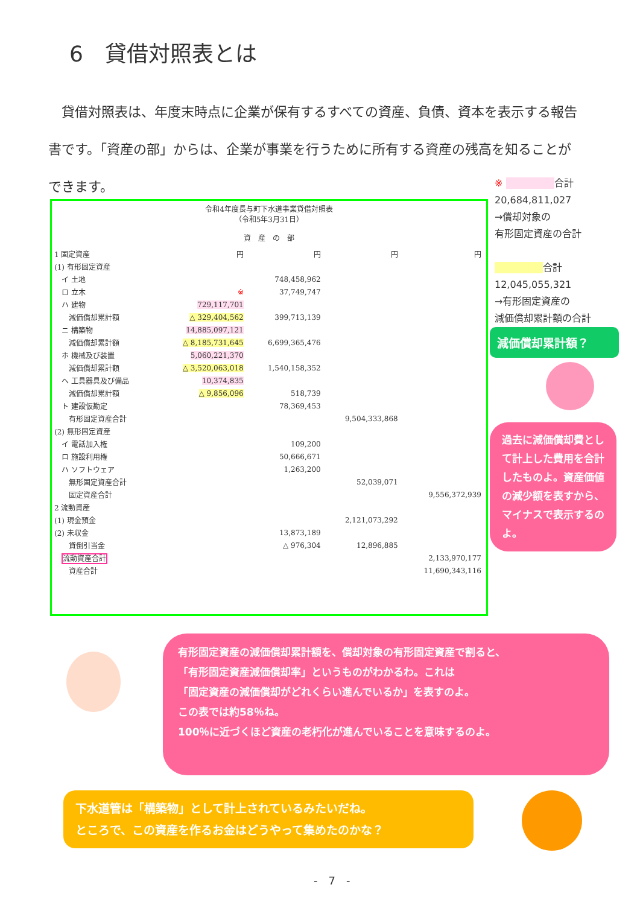6　貸借対照表とは
　貸借対照表は、年度末時点に企業が保有するすべての資産、負債、資本を表示する報告書です。「資産の部」からは、企業が事業を行うために所有する資産の残高を知ることができます。
令和4年度長与町下水道事業貸借対照表
（令和5年3月31日）
資　産　の　部
| 1 固定資産 | 円 | 円 | 円 | 円 |
| (1) 有形固定資産 | | | | |
| イ 土地 | | 748,458,962 | | |
| ロ 立木 | ※ | 37,749,747 | | |
| ハ 建物 | 729,117,701 | | | |
| 減価償却累計額 | △ 329,404,562 | 399,713,139 | | |
| ニ 構築物 | 14,885,097,121 | | | |
| 減価償却累計額 | △ 8,185,731,645 | 6,699,365,476 | | |
| ホ 機械及び装置 | 5,060,221,370 | | | |
| 減価償却累計額 | △ 3,520,063,018 | 1,540,158,352 | | |
| ヘ 工具器具及び備品 | 10,374,835 | | | |
| 減価償却累計額 | △ 9,856,096 | 518,739 | | |
| ト 建設仮勘定 | | 78,369,453 | | |
| 有形固定資産合計 | | | 9,504,333,868 | |
| (2) 無形固定資産 | | | | |
| イ 電話加入権 | | 109,200 | | |
| ロ 施設利用権 | | 50,666,671 | | |
| ハ ソフトウェア | | 1,263,200 | | |
| 無形固定資産合計 | | | 52,039,071 | |
| 固定資産合計 | | | | 9,556,372,939 |
| 2 流動資産 | | | | |
| (1) 現金預金 | | | 2,121,073,292 | |
| (2) 未収金 | | 13,873,189 | | |
| 貸倒引当金 | | △ 976,304 | 12,896,885 | |
| 流動資産合計 | | | | 2,133,970,177 |
| 資産合計 | | | | 11,690,343,116 |
※ 　　　　　 合計
20,684,811,027
→償却対象の
有形固定資産の合計
　　　　　 合計
12,045,055,321
→有形固定資産の
減価償却累計額の合計
減価償却累計額？
過去に減価償却費として計上した費用を合計したものよ。資産価値の減少額を表すから、マイナスで表示するのよ。
有形固定資産の減価償却累計額を、償却対象の有形固定資産で割ると、
「有形固定資産減価償却率」というものがわかるわ。これは
「固定資産の減価償却がどれくらい進んでいるか」を表すのよ。
この表では約58％ね。
100％に近づくほど資産の老朽化が進んでいることを意味するのよ。
下水道管は「構築物」として計上されているみたいだね。
ところで、この資産を作るお金はどうやって集めたのかな？
-　7　-